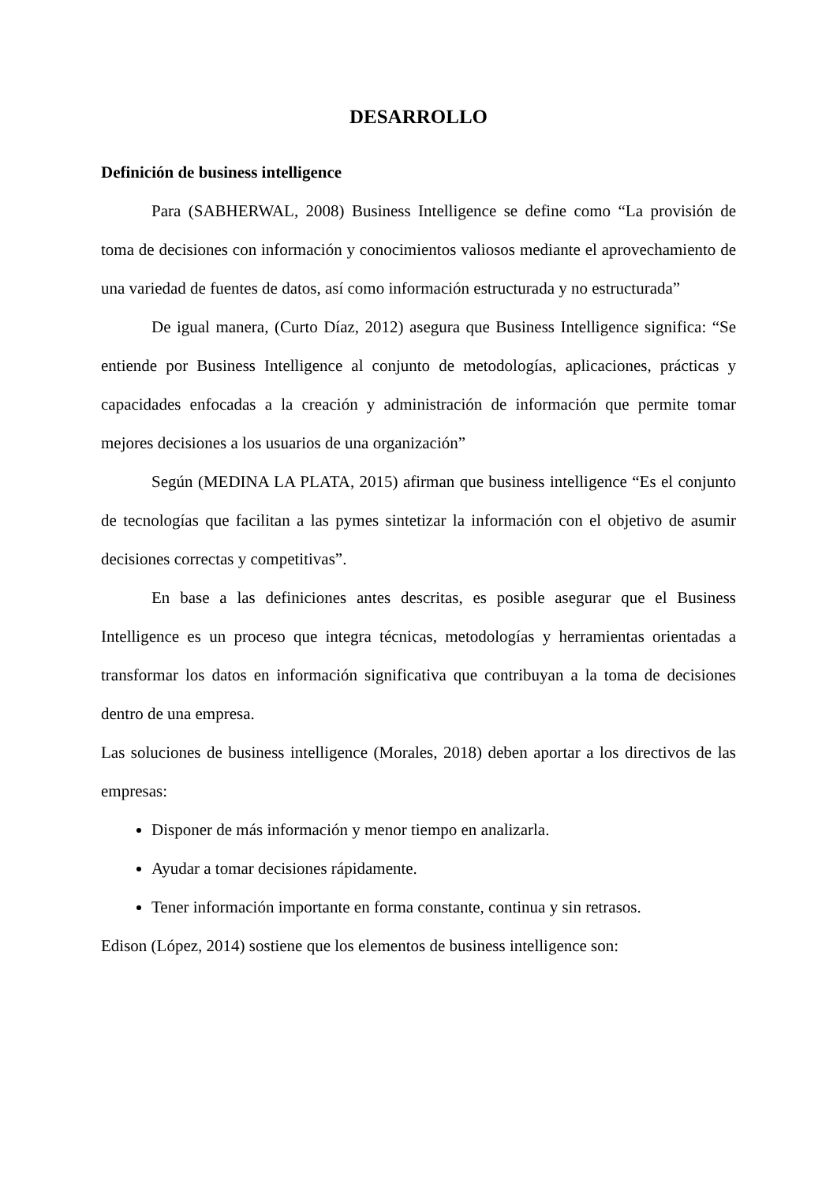DESARROLLO
Definición de business intelligence
Para (SABHERWAL, 2008) Business Intelligence se define como “La provisión de toma de decisiones con información y conocimientos valiosos mediante el aprovechamiento de una variedad de fuentes de datos, así como información estructurada y no estructurada”
De igual manera, (Curto Díaz, 2012) asegura que Business Intelligence significa: “Se entiende por Business Intelligence al conjunto de metodologías, aplicaciones, prácticas y capacidades enfocadas a la creación y administración de información que permite tomar mejores decisiones a los usuarios de una organización”
Según (MEDINA LA PLATA, 2015) afirman que business intelligence “Es el conjunto de tecnologías que facilitan a las pymes sintetizar la información con el objetivo de asumir decisiones correctas y competitivas”.
En base a las definiciones antes descritas, es posible asegurar que el Business Intelligence es un proceso que integra técnicas, metodologías y herramientas orientadas a transformar los datos en información significativa que contribuyan a la toma de decisiones dentro de una empresa.
Las soluciones de business intelligence (Morales, 2018) deben aportar a los directivos de las empresas:
Disponer de más información y menor tiempo en analizarla.
Ayudar a tomar decisiones rápidamente.
Tener información importante en forma constante, continua y sin retrasos.
Edison (López, 2014) sostiene que los elementos de business intelligence son: